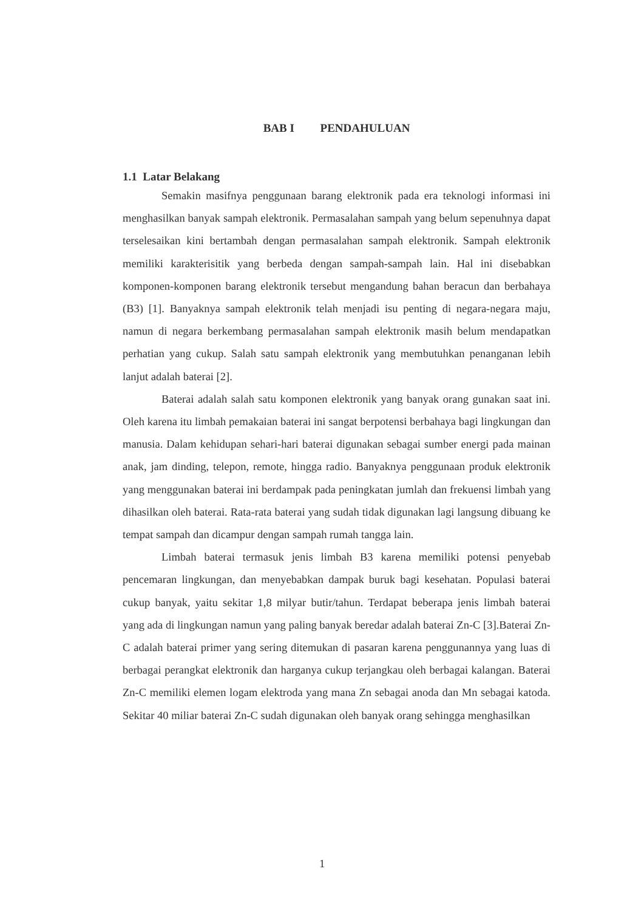BAB I PENDAHULUAN
1.1 Latar Belakang
Semakin masifnya penggunaan barang elektronik pada era teknologi informasi ini menghasilkan banyak sampah elektronik. Permasalahan sampah yang belum sepenuhnya dapat terselesaikan kini bertambah dengan permasalahan sampah elektronik. Sampah elektronik memiliki karakterisitik yang berbeda dengan sampah-sampah lain. Hal ini disebabkan komponen-komponen barang elektronik tersebut mengandung bahan beracun dan berbahaya (B3) [1]. Banyaknya sampah elektronik telah menjadi isu penting di negara-negara maju, namun di negara berkembang permasalahan sampah elektronik masih belum mendapatkan perhatian yang cukup. Salah satu sampah elektronik yang membutuhkan penanganan lebih lanjut adalah baterai [2].
Baterai adalah salah satu komponen elektronik yang banyak orang gunakan saat ini. Oleh karena itu limbah pemakaian baterai ini sangat berpotensi berbahaya bagi lingkungan dan manusia. Dalam kehidupan sehari-hari baterai digunakan sebagai sumber energi pada mainan anak, jam dinding, telepon, remote, hingga radio. Banyaknya penggunaan produk elektronik yang menggunakan baterai ini berdampak pada peningkatan jumlah dan frekuensi limbah yang dihasilkan oleh baterai. Rata-rata baterai yang sudah tidak digunakan lagi langsung dibuang ke tempat sampah dan dicampur dengan sampah rumah tangga lain.
Limbah baterai termasuk jenis limbah B3 karena memiliki potensi penyebab pencemaran lingkungan, dan menyebabkan dampak buruk bagi kesehatan. Populasi baterai cukup banyak, yaitu sekitar 1,8 milyar butir/tahun. Terdapat beberapa jenis limbah baterai yang ada di lingkungan namun yang paling banyak beredar adalah baterai Zn-C [3].Baterai Zn-C adalah baterai primer yang sering ditemukan di pasaran karena penggunannya yang luas di berbagai perangkat elektronik dan harganya cukup terjangkau oleh berbagai kalangan. Baterai Zn-C memiliki elemen logam elektroda yang mana Zn sebagai anoda dan Mn sebagai katoda. Sekitar 40 miliar baterai Zn-C sudah digunakan oleh banyak orang sehingga menghasilkan
1